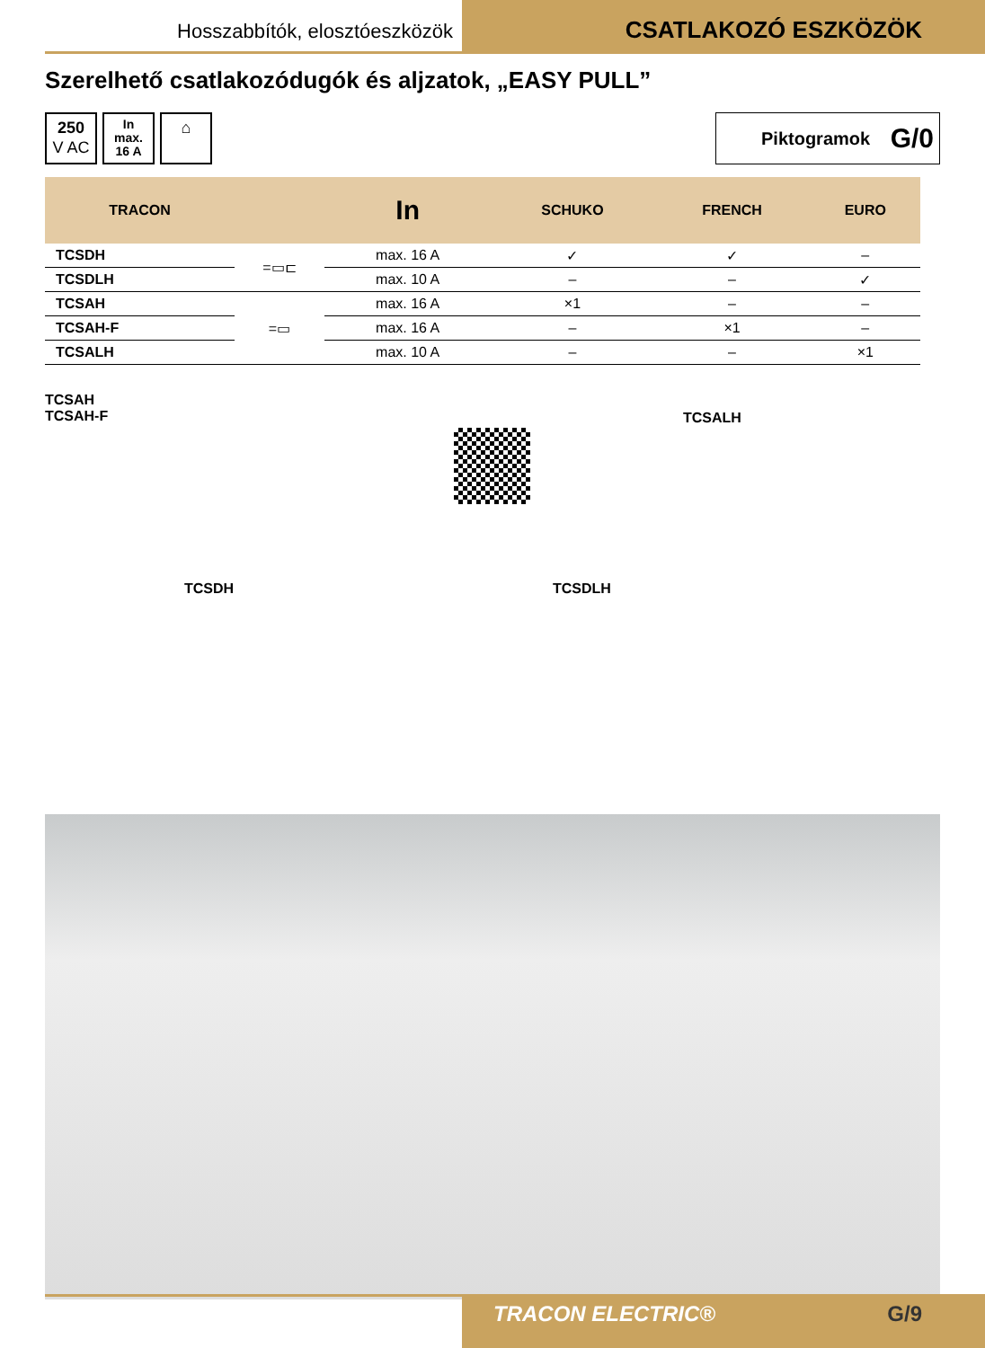Hosszabbítók, elosztóeszközök
CSATLAKOZÓ ESZKÖZÖK
Szerelhető csatlakozódugók és aljzatok, „EASY PULL”
250
V AC
In
max.
16 A
⌂
Piktogramok G/0
| TRACON | | In | SCHUKO | FRENCH | EURO |
| --- | --- | --- | --- | --- | --- |
| TCSDH | =▭⊏ | max. 16 A | ✓ | ✓ | – |
| TCSDLH | | max. 10 A | – | – | ✓ |
| TCSAH | =▭ | max. 16 A | ×1 | – | – |
| TCSAH-F | | max. 16 A | – | ×1 | – |
| TCSALH | | max. 10 A | – | – | ×1 |
TCSAH
TCSAH-F
TCSALH
TCSDH TCSDLH
TRACON ELECTRIC® G/9